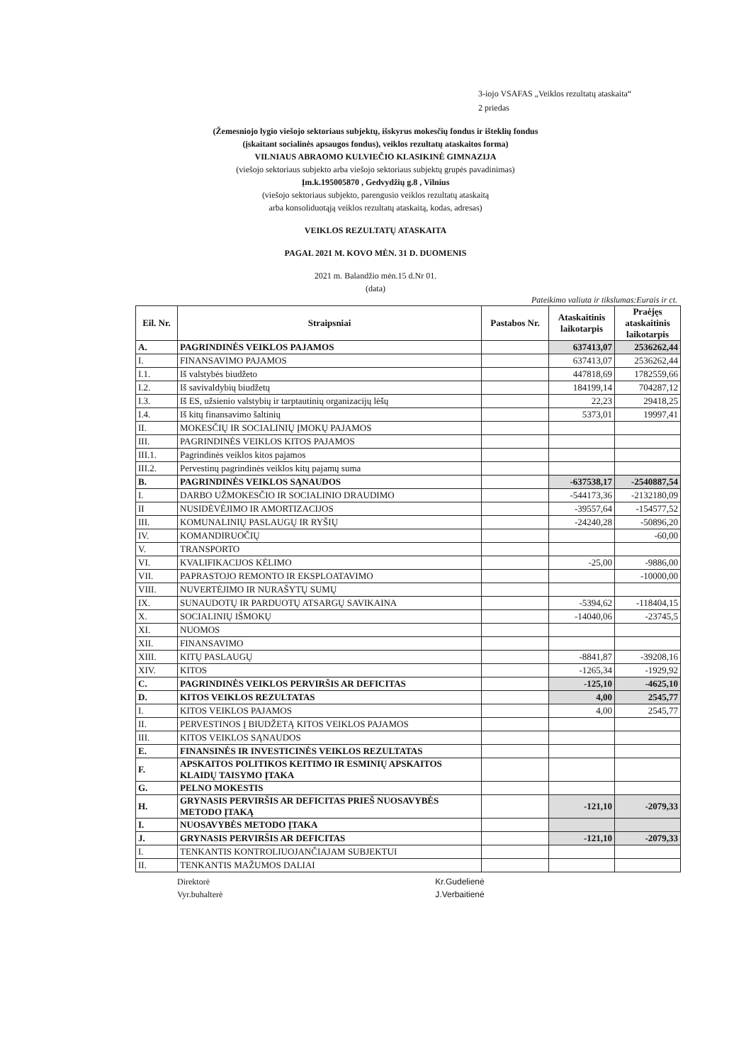3-iojo VSAFAS „Veiklos rezultatų ataskaita“
2 priedas
(Žemesniojo lygio viešojo sektoriaus subjektų, išskyrus mokesčių fondus ir išteklių fondus
(įskaitant socialinės apsaugos fondus), veiklos rezultatų ataskaitos forma)
VILNIAUS ABRAOMO KULVIEČIO KLASIKINĖ GIMNAZIJA
(viešojo sektoriaus subjekto arba viešojo sektoriaus subjektų grupės pavadinimas)
Įm.k.195005870 , Gedvydžių g.8 , Vilnius
(viešojo sektoriaus subjekto, parengusio veiklos rezultatų ataskaitą
arba konsoliduotąją veiklos rezultatų ataskaitą, kodas, adresas)
VEIKLOS REZULTATŲ ATASKAITA
PAGAL 2021 M. KOVO MĖN. 31 D. DUOMENIS
2021 m. Balandžio mėn.15 d.Nr 01.
(data)
Pateikimo valiuta ir tikslumas:Eurais ir ct.
| Eil. Nr. | Straipsniai | Pastabos Nr. | Ataskaitinis laikotarpis | Praėjęs ataskaitinis laikotarpis |
| --- | --- | --- | --- | --- |
| A. | PAGRINDINĖS VEIKLOS PAJAMOS | | 637413,07 | 2536262,44 |
| I. | FINANSAVIMO PAJAMOS | | 637413,07 | 2536262,44 |
| I.1. | Iš valstybės biudžeto | | 447818,69 | 1782559,66 |
| I.2. | Iš savivaldybių biudžetų | | 184199,14 | 704287,12 |
| I.3. | Iš ES, užsienio valstybių ir tarptautinių organizacijų lėšų | | 22,23 | 29418,25 |
| I.4. | Iš kitų finansavimo šaltinių | | 5373,01 | 19997,41 |
| II. | MOKESČIŲ IR SOCIALINIŲ ĮMOKŲ PAJAMOS | | | |
| III. | PAGRINDINĖS VEIKLOS KITOS PAJAMOS | | | |
| III.1. | Pagrindinės veiklos kitos pajamos | | | |
| III.2. | Pervestinų pagrindinės veiklos kitų pajamų suma | | | |
| B. | PAGRINDINĖS VEIKLOS SĄNAUDOS | | -637538,17 | -2540887,54 |
| I. | DARBO UŽMOKESČIO IR SOCIALINIO DRAUDIMO | | -544173,36 | -2132180,09 |
| II | NUSIDĖVĖJIMO IR AMORTIZACIJOS | | -39557,64 | -154577,52 |
| III. | KOMUNALINIŲ PASLAUGŲ IR RYŠIŲ | | -24240,28 | -50896,20 |
| IV. | KOMANDIRUOČIŲ | | | -60,00 |
| V. | TRANSPORTO | | | |
| VI. | KVALIFIKACIJOS KĖLIMO | | -25,00 | -9886,00 |
| VII. | PAPRASTOJO REMONTO IR EKSPLOATAVIMO | | | -10000,00 |
| VIII. | NUVERTĖJIMO IR NURAŠYTŲ SUMŲ | | | |
| IX. | SUNAUDOTŲ IR PARDUOTŲ ATSARGŲ SAVIKAINA | | -5394,62 | -118404,15 |
| X. | SOCIALINIŲ IŠMOKŲ | | -14040,06 | -23745,5 |
| XI. | NUOMOS | | | |
| XII. | FINANSAVIMO | | | |
| XIII. | KITŲ PASLAUGŲ | | -8841,87 | -39208,16 |
| XIV. | KITOS | | -1265,34 | -1929,92 |
| C. | PAGRINDINĖS VEIKLOS PERVIRŠIS AR DEFICITAS | | -125,10 | -4625,10 |
| D. | KITOS VEIKLOS REZULTATAS | | 4,00 | 2545,77 |
| I. | KITOS VEIKLOS PAJAMOS | | 4,00 | 2545,77 |
| II. | PERVESTINOS Į BIUDŽETĄ KITOS VEIKLOS PAJAMOS | | | |
| III. | KITOS VEIKLOS SĄNAUDOS | | | |
| E. | FINANSINĖS IR INVESTICINĖS VEIKLOS REZULTATAS | | | |
| F. | APSKAITOS POLITIKOS KEITIMO IR ESMINIŲ APSKAITOS KLAIDŲ TAISYMO ĮTAKA | | | |
| G. | PELNO MOKESTIS | | | |
| H. | GRYNASIS PERVIRŠIS AR DEFICITAS PRIEŠ NUOSAVYBĖS METODO ĮTAKĄ | | -121,10 | -2079,33 |
| I. | NUOSAVYBĖS METODO ĮTAKA | | | |
| J. | GRYNASIS PERVIRŠIS AR DEFICITAS | | -121,10 | -2079,33 |
| I. | TENKANTIS KONTROLIUOJANČIAJAM SUBJEKTUI | | | |
| II. | TENKANTIS MAŽUMOS DALIAI | | | |
Direktorė
Vyr.buhalterė
Kr.Gudelienė
J.Verbaitienė